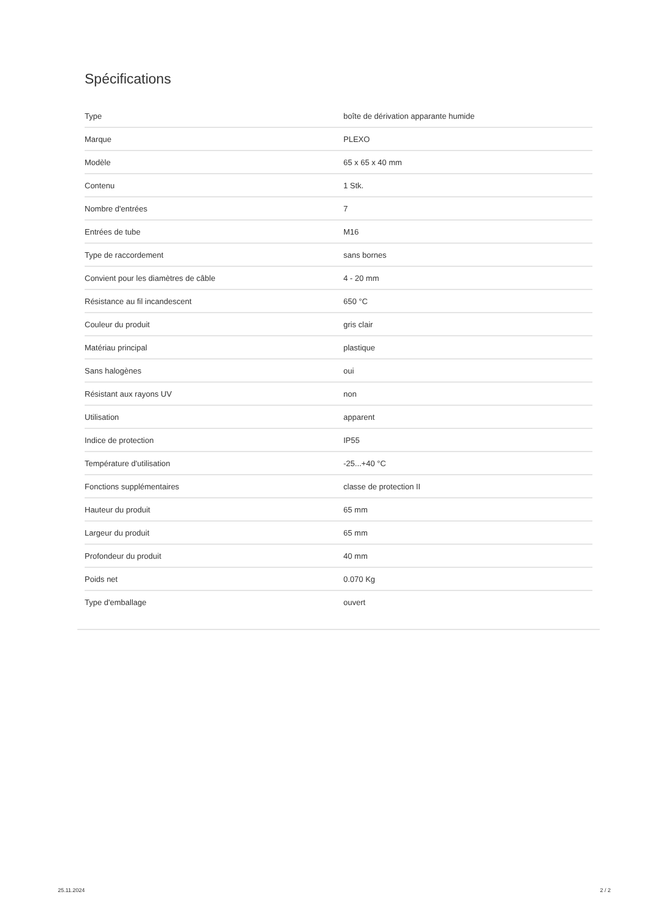Spécifications
| Type | boîte de dérivation apparante humide |
| Marque | PLEXO |
| Modèle | 65 x 65 x 40 mm |
| Contenu | 1 Stk. |
| Nombre d'entrées | 7 |
| Entrées de tube | M16 |
| Type de raccordement | sans bornes |
| Convient pour les diamètres de câble | 4 - 20 mm |
| Résistance au fil incandescent | 650 °C |
| Couleur du produit | gris clair |
| Matériau principal | plastique |
| Sans halogènes | oui |
| Résistant aux rayons UV | non |
| Utilisation | apparent |
| Indice de protection | IP55 |
| Température d'utilisation | -25...+40 °C |
| Fonctions supplémentaires | classe de protection II |
| Hauteur du produit | 65 mm |
| Largeur du produit | 65 mm |
| Profondeur du produit | 40 mm |
| Poids net | 0.070 Kg |
| Type d'emballage | ouvert |
25.11.2024 2 / 2